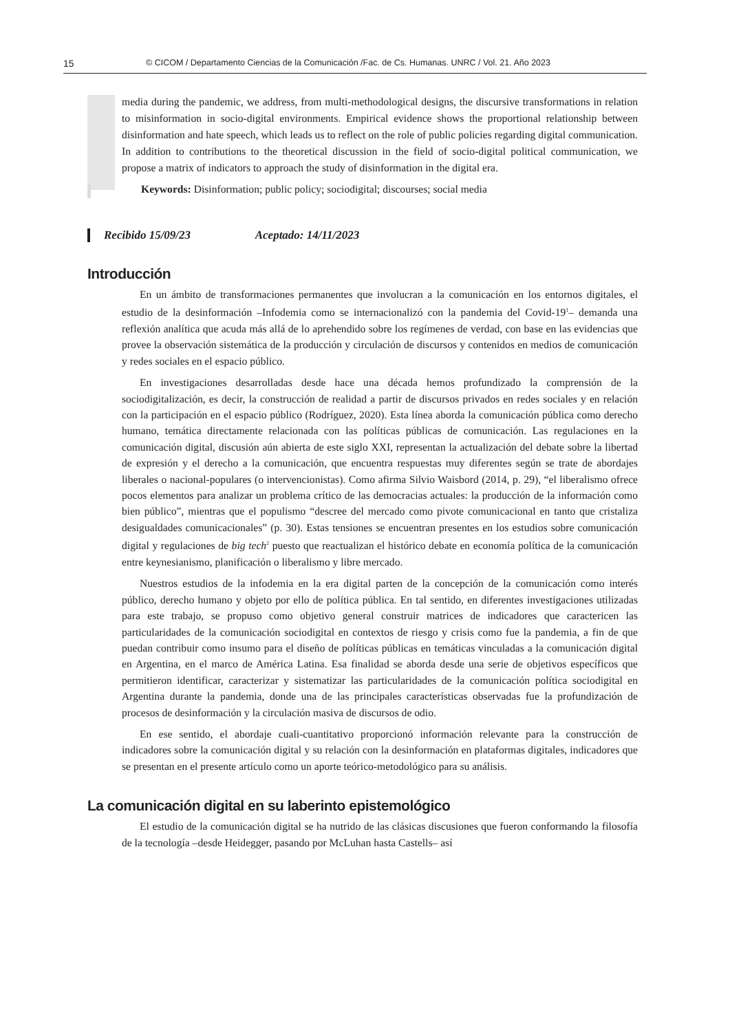15 © CICOM / Departamento Ciencias de la Comunicación /Fac. de Cs. Humanas. UNRC / Vol. 21. Año 2023
media during the pandemic, we address, from multi-methodological designs, the discursive transformations in relation to misinformation in socio-digital environments. Empirical evidence shows the proportional relationship between disinformation and hate speech, which leads us to reflect on the role of public policies regarding digital communication. In addition to contributions to the theoretical discussion in the field of socio-digital political communication, we propose a matrix of indicators to approach the study of disinformation in the digital era.
Keywords: Disinformation; public policy; sociodigital; discourses; social media
Recibido 15/09/23 Aceptado: 14/11/2023
Introducción
En un ámbito de transformaciones permanentes que involucran a la comunicación en los entornos digitales, el estudio de la desinformación –Infodemia como se internacionalizó con la pandemia del Covid-19<sup>1</sup>– demanda una reflexión analítica que acuda más allá de lo aprehendido sobre los regímenes de verdad, con base en las evidencias que provee la observación sistemática de la producción y circulación de discursos y contenidos en medios de comunicación y redes sociales en el espacio público.
En investigaciones desarrolladas desde hace una década hemos profundizado la comprensión de la sociodigitalización, es decir, la construcción de realidad a partir de discursos privados en redes sociales y en relación con la participación en el espacio público (Rodríguez, 2020). Esta línea aborda la comunicación pública como derecho humano, temática directamente relacionada con las políticas públicas de comunicación. Las regulaciones en la comunicación digital, discusión aún abierta de este siglo XXI, representan la actualización del debate sobre la libertad de expresión y el derecho a la comunicación, que encuentra respuestas muy diferentes según se trate de abordajes liberales o nacional-populares (o intervencionistas). Como afirma Silvio Waisbord (2014, p. 29), “el liberalismo ofrece pocos elementos para analizar un problema crítico de las democracias actuales: la producción de la información como bien público”, mientras que el populismo “descree del mercado como pivote comunicacional en tanto que cristaliza desigualdades comunicacionales” (p. 30). Estas tensiones se encuentran presentes en los estudios sobre comunicación digital y regulaciones de big tech<sup>2</sup> puesto que reactualizan el histórico debate en economía política de la comunicación entre keynesianismo, planificación o liberalismo y libre mercado.
Nuestros estudios de la infodemia en la era digital parten de la concepción de la comunicación como interés público, derecho humano y objeto por ello de política pública. En tal sentido, en diferentes investigaciones utilizadas para este trabajo, se propuso como objetivo general construir matrices de indicadores que caractericen las particularidades de la comunicación sociodigital en contextos de riesgo y crisis como fue la pandemia, a fin de que puedan contribuir como insumo para el diseño de políticas públicas en temáticas vinculadas a la comunicación digital en Argentina, en el marco de América Latina. Esa finalidad se aborda desde una serie de objetivos específicos que permitieron identificar, caracterizar y sistematizar las particularidades de la comunicación política sociodigital en Argentina durante la pandemia, donde una de las principales características observadas fue la profundización de procesos de desinformación y la circulación masiva de discursos de odio.
En ese sentido, el abordaje cuali-cuantitativo proporcionó información relevante para la construcción de indicadores sobre la comunicación digital y su relación con la desinformación en plataformas digitales, indicadores que se presentan en el presente artículo como un aporte teórico-metodológico para su análisis.
La comunicación digital en su laberinto epistemológico
El estudio de la comunicación digital se ha nutrido de las clásicas discusiones que fueron conformando la filosofía de la tecnología –desde Heidegger, pasando por McLuhan hasta Castells– así